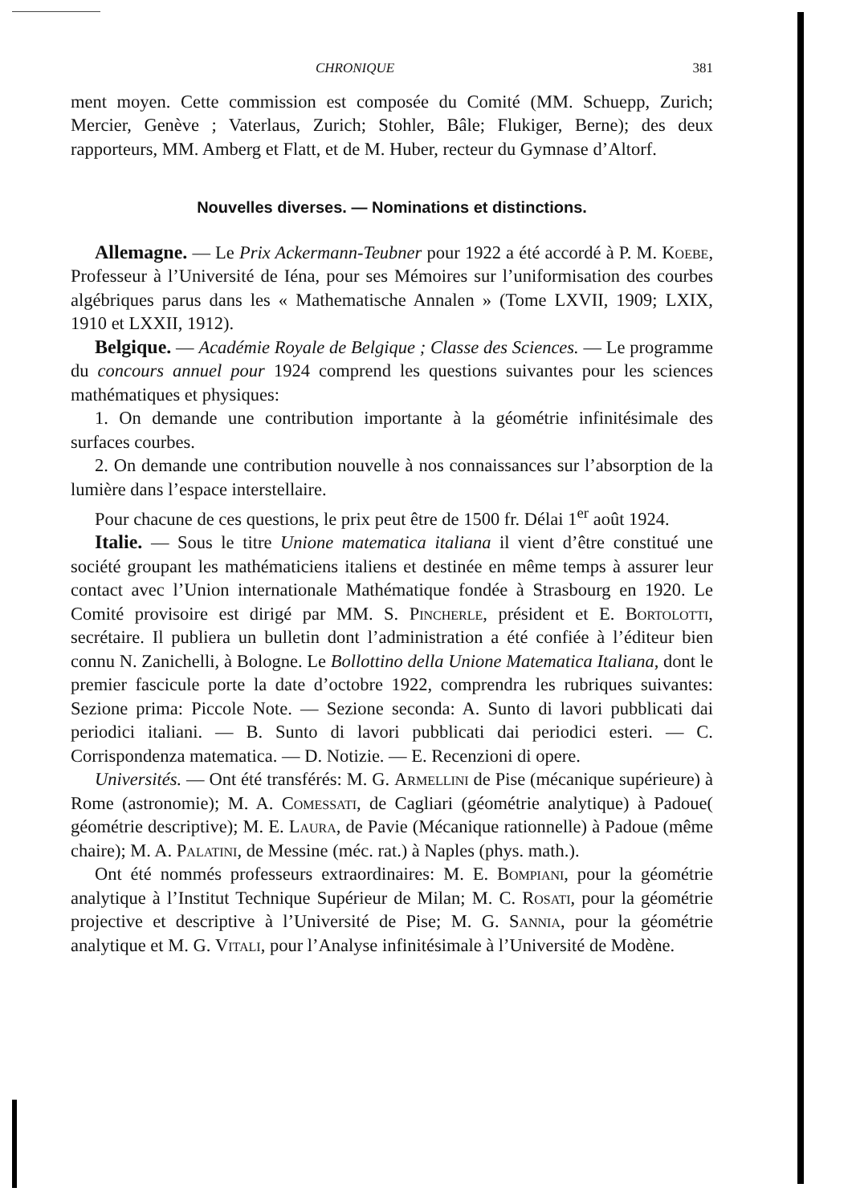CHRONIQUE 381
ment moyen. Cette commission est composée du Comité (MM. Schuepp, Zurich; Mercier, Genève ; Vaterlaus, Zurich; Stohler, Bâle; Flukiger, Berne); des deux rapporteurs, MM. Amberg et Flatt, et de M. Huber, recteur du Gymnase d’Altorf.
Nouvelles diverses. — Nominations et distinctions.
Allemagne. — Le Prix Ackermann-Teubner pour 1922 a été accordé à P. M. Koebe, Professeur à l’Université de Iéna, pour ses Mémoires sur l’uniformisation des courbes algébriques parus dans les « Mathematische Annalen » (Tome LXVII, 1909; LXIX, 1910 et LXXII, 1912).
Belgique. — Académie Royale de Belgique ; Classe des Sciences. — Le programme du concours annuel pour 1924 comprend les questions suivantes pour les sciences mathématiques et physiques:
1. On demande une contribution importante à la géométrie infinitésimale des surfaces courbes.
2. On demande une contribution nouvelle à nos connaissances sur l’absorption de la lumière dans l’espace interstellaire.
Pour chacune de ces questions, le prix peut être de 1500 fr. Délai 1<sup>er</sup> août 1924.
Italie. — Sous le titre Unione matematica italiana il vient d’être constitué une société groupant les mathématiciens italiens et destinée en même temps à assurer leur contact avec l’Union internationale Mathématique fondée à Strasbourg en 1920. Le Comité provisoire est dirigé par MM. S. Pincherle, président et E. Bortolotti, secrétaire. Il publiera un bulletin dont l’administration a été confiée à l’éditeur bien connu N. Zanichelli, à Bologne. Le Bollottino della Unione Matematica Italiana, dont le premier fascicule porte la date d’octobre 1922, comprendra les rubriques suivantes: Sezione prima: Piccole Note. — Sezione seconda: A. Sunto di lavori pubblicati dai periodici italiani. — B. Sunto di lavori pubblicati dai periodici esteri. — C. Corrispondenza matematica. — D. Notizie. — E. Recenzioni di opere.
Universités. — Ont été transférés: M. G. Armellini de Pise (mécanique supérieure) à Rome (astronomie); M. A. Comessati, de Cagliari (géométrie analytique) à Padoue( géométrie descriptive); M. E. Laura, de Pavie (Mécanique rationnelle) à Padoue (même chaire); M. A. Palatini, de Messine (méc. rat.) à Naples (phys. math.).
Ont été nommés professeurs extraordinaires: M. E. Bompiani, pour la géométrie analytique à l’Institut Technique Supérieur de Milan; M. C. Rosati, pour la géométrie projective et descriptive à l’Université de Pise; M. G. Sannia, pour la géométrie analytique et M. G. Vitali, pour l’Analyse infinitésimale à l’Université de Modène.